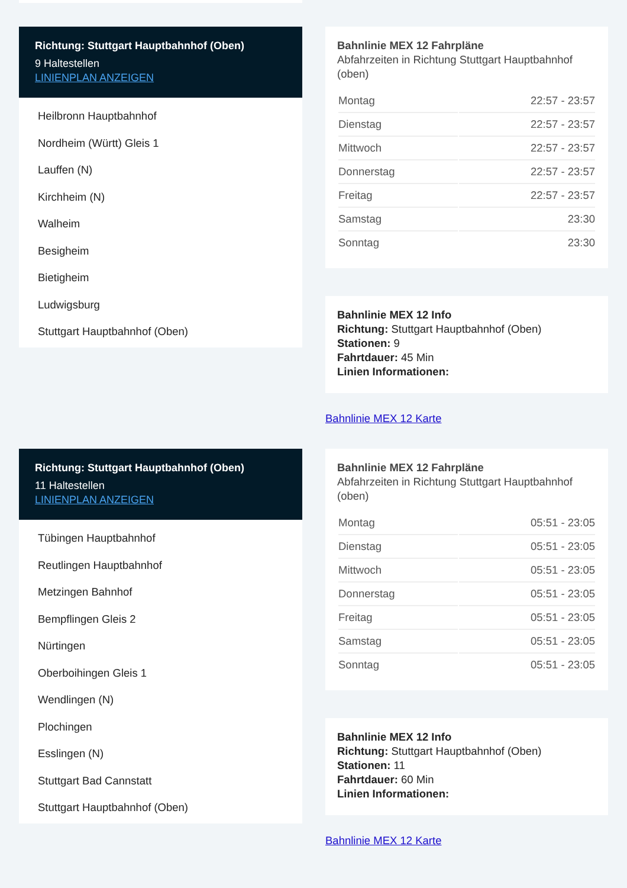Richtung: Stuttgart Hauptbahnhof (Oben)
9 Haltestellen
LINIENPLAN ANZEIGEN
Heilbronn Hauptbahnhof
Nordheim (Württ) Gleis 1
Lauffen (N)
Kirchheim (N)
Walheim
Besigheim
Bietigheim
Ludwigsburg
Stuttgart Hauptbahnhof (Oben)
Bahnlinie MEX 12 Fahrpläne
Abfahrzeiten in Richtung Stuttgart Hauptbahnhof (oben)
| Montag | 22:57 - 23:57 |
| Dienstag | 22:57 - 23:57 |
| Mittwoch | 22:57 - 23:57 |
| Donnerstag | 22:57 - 23:57 |
| Freitag | 22:57 - 23:57 |
| Samstag | 23:30 |
| Sonntag | 23:30 |
Bahnlinie MEX 12 Info
Richtung: Stuttgart Hauptbahnhof (Oben)
Stationen: 9
Fahrtdauer: 45 Min
Linien Informationen:
Bahnlinie MEX 12 Karte
Richtung: Stuttgart Hauptbahnhof (Oben)
11 Haltestellen
LINIENPLAN ANZEIGEN
Tübingen Hauptbahnhof
Reutlingen Hauptbahnhof
Metzingen Bahnhof
Bempflingen Gleis 2
Nürtingen
Oberboihingen Gleis 1
Wendlingen (N)
Plochingen
Esslingen (N)
Stuttgart Bad Cannstatt
Stuttgart Hauptbahnhof (Oben)
Bahnlinie MEX 12 Fahrpläne
Abfahrzeiten in Richtung Stuttgart Hauptbahnhof (oben)
| Montag | 05:51 - 23:05 |
| Dienstag | 05:51 - 23:05 |
| Mittwoch | 05:51 - 23:05 |
| Donnerstag | 05:51 - 23:05 |
| Freitag | 05:51 - 23:05 |
| Samstag | 05:51 - 23:05 |
| Sonntag | 05:51 - 23:05 |
Bahnlinie MEX 12 Info
Richtung: Stuttgart Hauptbahnhof (Oben)
Stationen: 11
Fahrtdauer: 60 Min
Linien Informationen:
Bahnlinie MEX 12 Karte